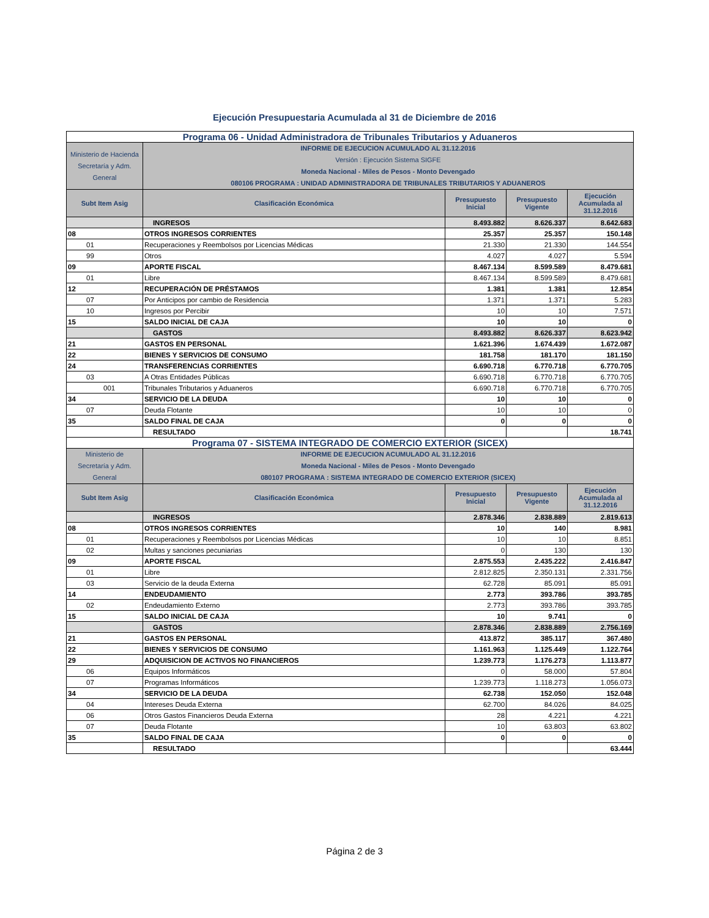Ejecución Presupuestaria Acumulada al 31 de Diciembre de 2016
| Programa 06 - Unidad Administradora de Tribunales Tributarios y Aduaneros | | | | |
| Ministerio de Hacienda Secretaría y Adm. General | INFORME DE EJECUCION ACUMULADO AL 31.12.2016 Versión : Ejecución Sistema SIGFE Moneda Nacional - Miles de Pesos - Monto Devengado 080106 PROGRAMA : UNIDAD ADMINISTRADORA DE TRIBUNALES TRIBUTARIOS Y ADUANEROS | | | |
| Subt Item Asig | Clasificación Económica | Presupuesto Inicial | Presupuesto Vigente | Ejecución Acumulada al 31.12.2016 |
| | INGRESOS | 8.493.882 | 8.626.337 | 8.642.683 |
| 08 | OTROS INGRESOS CORRIENTES | 25.357 | 25.357 | 150.148 |
| 01 | Recuperaciones y Reembolsos por Licencias Médicas | 21.330 | 21.330 | 144.554 |
| 99 | Otros | 4.027 | 4.027 | 5.594 |
| 09 | APORTE FISCAL | 8.467.134 | 8.599.589 | 8.479.681 |
| 01 | Libre | 8.467.134 | 8.599.589 | 8.479.681 |
| 12 | RECUPERACIÓN DE PRÉSTAMOS | 1.381 | 1.381 | 12.854 |
| 07 | Por Anticipos por cambio de Residencia | 1.371 | 1.371 | 5.283 |
| 10 | Ingresos por Percibir | 10 | 10 | 7.571 |
| 15 | SALDO INICIAL DE CAJA | 10 | 10 | 0 |
| | GASTOS | 8.493.882 | 8.626.337 | 8.623.942 |
| 21 | GASTOS EN PERSONAL | 1.621.396 | 1.674.439 | 1.672.087 |
| 22 | BIENES Y SERVICIOS DE CONSUMO | 181.758 | 181.170 | 181.150 |
| 24 | TRANSFERENCIAS CORRIENTES | 6.690.718 | 6.770.718 | 6.770.705 |
| 03 | A Otras Entidades Públicas | 6.690.718 | 6.770.718 | 6.770.705 |
| 001 | Tribunales Tributarios y Aduaneros | 6.690.718 | 6.770.718 | 6.770.705 |
| 34 | SERVICIO DE LA DEUDA | 10 | 10 | 0 |
| 07 | Deuda Flotante | 10 | 10 | 0 |
| 35 | SALDO FINAL DE CAJA | 0 | 0 | 0 |
| | RESULTADO | | | 18.741 |
| Programa 07 - SISTEMA INTEGRADO DE COMERCIO EXTERIOR (SICEX) | | | | |
| Ministerio de Secretaría y Adm. General | INFORME DE EJECUCION ACUMULADO AL 31.12.2016 Moneda Nacional - Miles de Pesos - Monto Devengado 080107 PROGRAMA : SISTEMA INTEGRADO DE COMERCIO EXTERIOR (SICEX) | | | |
| Subt Item Asig | Clasificación Económica | Presupuesto Inicial | Presupuesto Vigente | Ejecución Acumulada al 31.12.2016 |
| | INGRESOS | 2.878.346 | 2.838.889 | 2.819.613 |
| 08 | OTROS INGRESOS CORRIENTES | 10 | 140 | 8.981 |
| 01 | Recuperaciones y Reembolsos por Licencias Médicas | 10 | 10 | 8.851 |
| 02 | Multas y sanciones pecuniarias | 0 | 130 | 130 |
| 09 | APORTE FISCAL | 2.875.553 | 2.435.222 | 2.416.847 |
| 01 | Libre | 2.812.825 | 2.350.131 | 2.331.756 |
| 03 | Servicio de la deuda Externa | 62.728 | 85.091 | 85.091 |
| 14 | ENDEUDAMIENTO | 2.773 | 393.786 | 393.785 |
| 02 | Endeudamiento Externo | 2.773 | 393.786 | 393.785 |
| 15 | SALDO INICIAL DE CAJA | 10 | 9.741 | 0 |
| | GASTOS | 2.878.346 | 2.838.889 | 2.756.169 |
| 21 | GASTOS EN PERSONAL | 413.872 | 385.117 | 367.480 |
| 22 | BIENES Y SERVICIOS DE CONSUMO | 1.161.963 | 1.125.449 | 1.122.764 |
| 29 | ADQUISICION DE ACTIVOS NO FINANCIEROS | 1.239.773 | 1.176.273 | 1.113.877 |
| 06 | Equipos Informáticos | 0 | 58.000 | 57.804 |
| 07 | Programas Informáticos | 1.239.773 | 1.118.273 | 1.056.073 |
| 34 | SERVICIO DE LA DEUDA | 62.738 | 152.050 | 152.048 |
| 04 | Intereses Deuda Externa | 62.700 | 84.026 | 84.025 |
| 06 | Otros Gastos Financieros Deuda Externa | 28 | 4.221 | 4.221 |
| 07 | Deuda Flotante | 10 | 63.803 | 63.802 |
| 35 | SALDO FINAL DE CAJA | 0 | 0 | 0 |
| | RESULTADO | | | 63.444 |
Página 2 de 3